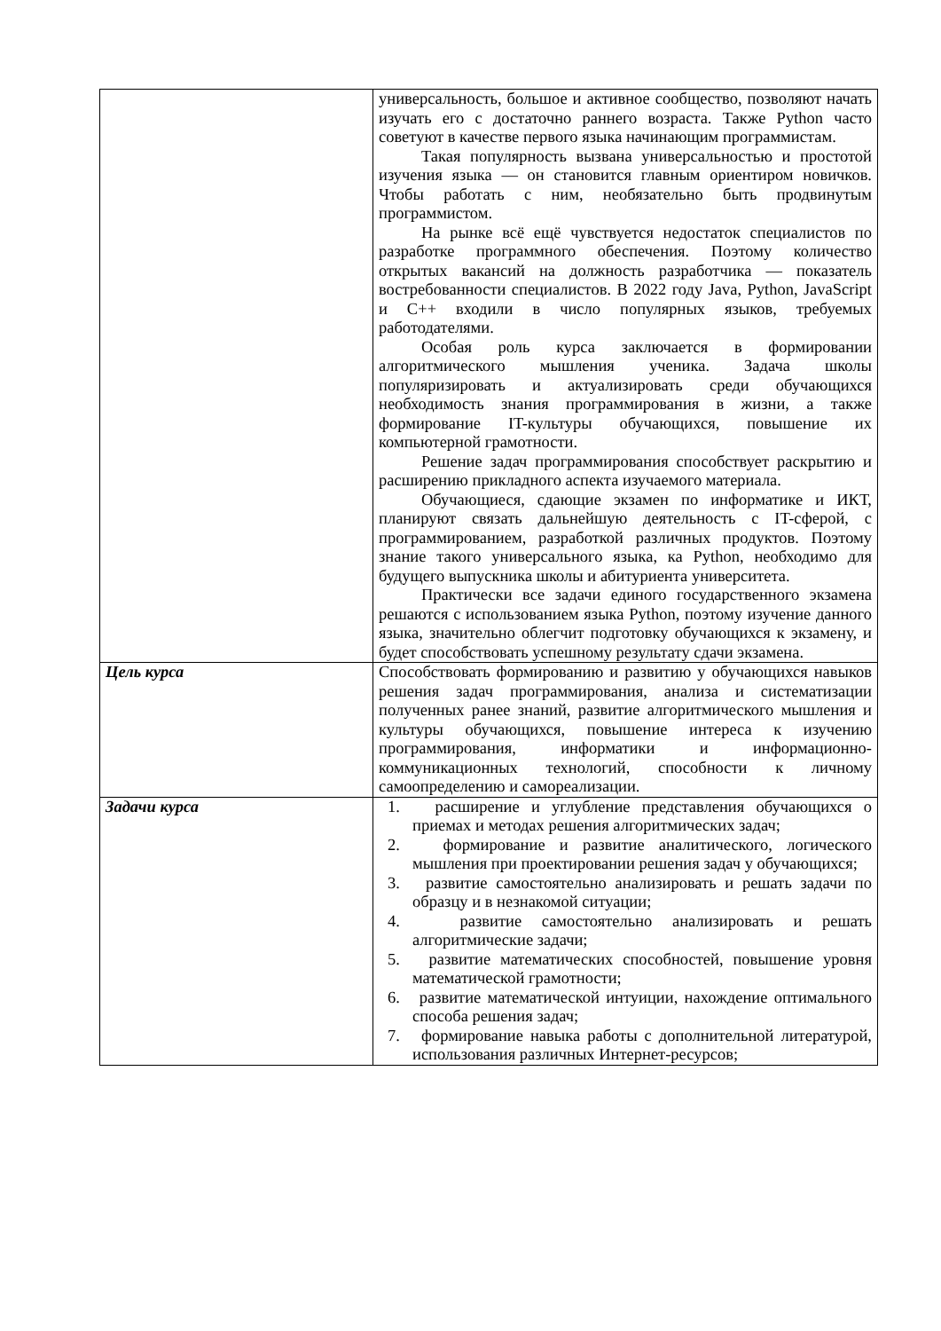| | универсальность, большое и активное сообщество, позволяют начать изучать его с достаточно раннего возраста. Также Python часто советуют в качестве первого языка начинающим программистам. Такая популярность вызвана универсальностью и простотой изучения языка — он становится главным ориентиром новичков. Чтобы работать с ним, необязательно быть продвинутым программистом. На рынке всё ещё чувствуется недостаток специалистов по разработке программного обеспечения. Поэтому количество открытых вакансий на должность разработчика — показатель востребованности специалистов. В 2022 году Java, Python, JavaScript и C++ входили в число популярных языков, требуемых работодателями. Особая роль курса заключается в формировании алгоритмического мышления ученика. Задача школы популяризировать и актуализировать среди обучающихся необходимость знания программирования в жизни, а также формирование IT-культуры обучающихся, повышение их компьютерной грамотности. Решение задач программирования способствует раскрытию и расширению прикладного аспекта изучаемого материала. Обучающиеся, сдающие экзамен по информатике и ИКТ, планируют связать дальнейшую деятельность с IT-сферой, с программированием, разработкой различных продуктов. Поэтому знание такого универсального языка, ка Python, необходимо для будущего выпускника школы и абитуриента университета. Практически все задачи единого государственного экзамена решаются с использованием языка Python, поэтому изучение данного языка, значительно облегчит подготовку обучающихся к экзамену, и будет способствовать успешному результату сдачи экзамена. |
| Цель курса | Способствовать формированию и развитию у обучающихся навыков решения задач программирования, анализа и систематизации полученных ранее знаний, развитие алгоритмического мышления и культуры обучающихся, повышение интереса к изучению программирования, информатики и информационно-коммуникационных технологий, способности к личному самоопределению и самореализации. |
| Задачи курса | 1. расширение и углубление представления обучающихся о приемах и методах решения алгоритмических задач; 2. формирование и развитие аналитического, логического мышления при проектировании решения задач у обучающихся; 3. развитие самостоятельно анализировать и решать задачи по образцу и в незнакомой ситуации; 4. развитие самостоятельно анализировать и решать алгоритмические задачи; 5. развитие математических способностей, повышение уровня математической грамотности; 6. развитие математической интуиции, нахождение оптимального способа решения задач; 7. формирование навыка работы с дополнительной литературой, использования различных Интернет-ресурсов; |